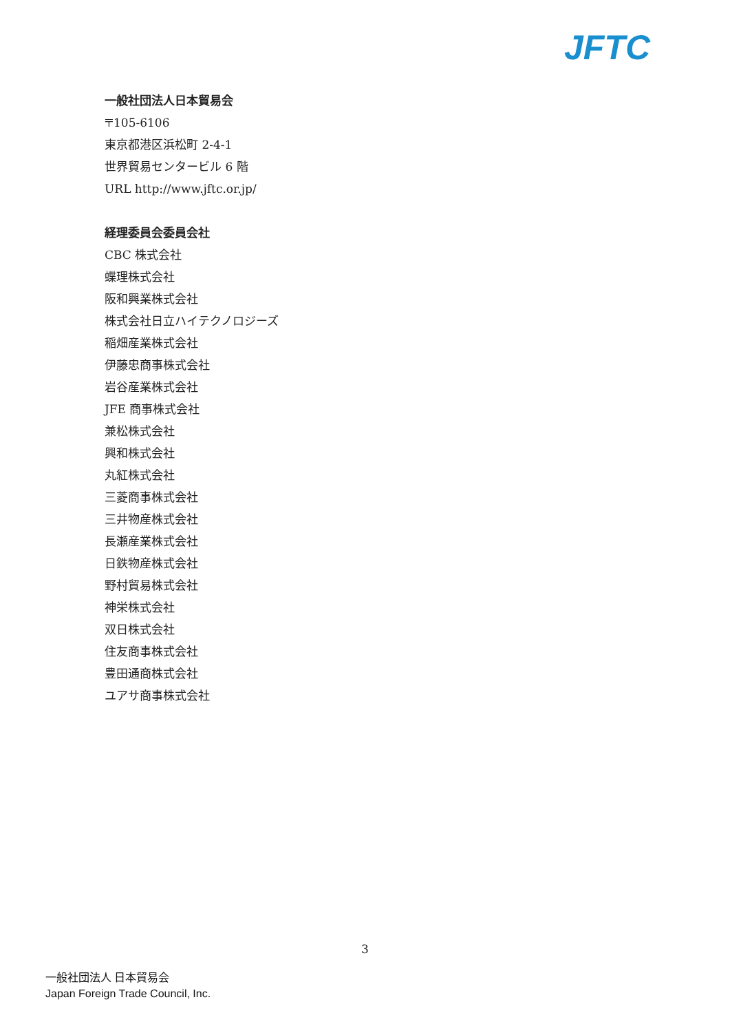JFTC
一般社団法人日本貿易会
〒105-6106
東京都港区浜松町 2-4-1
世界貿易センタービル 6 階
URL http://www.jftc.or.jp/
経理委員会委員会社
CBC 株式会社
蝶理株式会社
阪和興業株式会社
株式会社日立ハイテクノロジーズ
稲畑産業株式会社
伊藤忠商事株式会社
岩谷産業株式会社
JFE 商事株式会社
兼松株式会社
興和株式会社
丸紅株式会社
三菱商事株式会社
三井物産株式会社
長瀬産業株式会社
日鉄物産株式会社
野村貿易株式会社
神栄株式会社
双日株式会社
住友商事株式会社
豊田通商株式会社
ユアサ商事株式会社
3
一般社団法人 日本貿易会
Japan Foreign Trade Council, Inc.